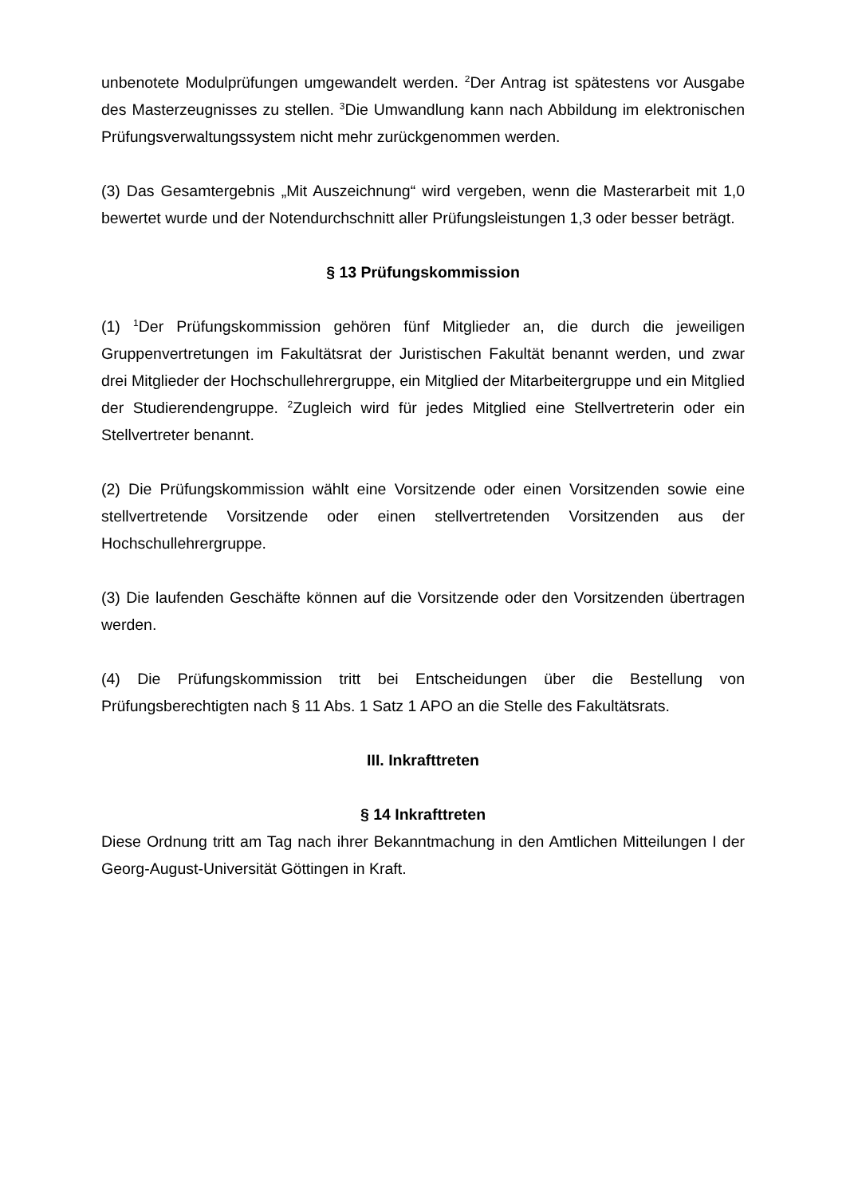unbenotete Modulprüfungen umgewandelt werden. <sup>2</sup>Der Antrag ist spätestens vor Ausgabe des Masterzeugnisses zu stellen. <sup>3</sup>Die Umwandlung kann nach Abbildung im elektronischen Prüfungsverwaltungssystem nicht mehr zurückgenommen werden.
(3) Das Gesamtergebnis „Mit Auszeichnung“ wird vergeben, wenn die Masterarbeit mit 1,0 bewertet wurde und der Notendurchschnitt aller Prüfungsleistungen 1,3 oder besser beträgt.
§ 13 Prüfungskommission
(1) <sup>1</sup>Der Prüfungskommission gehören fünf Mitglieder an, die durch die jeweiligen Gruppenvertretungen im Fakultätsrat der Juristischen Fakultät benannt werden, und zwar drei Mitglieder der Hochschullehrergruppe, ein Mitglied der Mitarbeitergruppe und ein Mitglied der Studierendengruppe. <sup>2</sup>Zugleich wird für jedes Mitglied eine Stellvertreterin oder ein Stellvertreter benannt.
(2) Die Prüfungskommission wählt eine Vorsitzende oder einen Vorsitzenden sowie eine stellvertretende Vorsitzende oder einen stellvertretenden Vorsitzenden aus der Hochschullehrergruppe.
(3) Die laufenden Geschäfte können auf die Vorsitzende oder den Vorsitzenden übertragen werden.
(4) Die Prüfungskommission tritt bei Entscheidungen über die Bestellung von Prüfungsberechtigten nach § 11 Abs. 1 Satz 1 APO an die Stelle des Fakultätsrats.
III. Inkrafttreten
§ 14 Inkrafttreten
Diese Ordnung tritt am Tag nach ihrer Bekanntmachung in den Amtlichen Mitteilungen I der Georg-August-Universität Göttingen in Kraft.